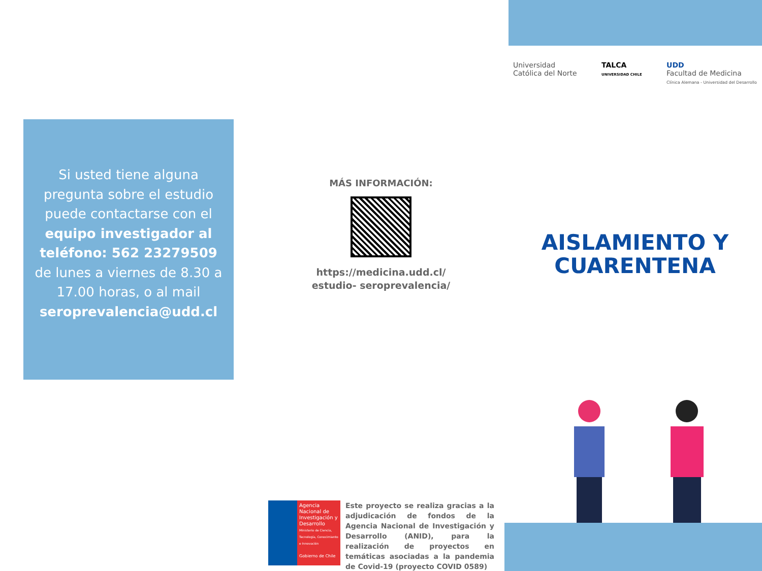Si usted tiene alguna pregunta sobre el estudio puede contactarse con el equipo investigador al teléfono: 562 23279509 de lunes a viernes de 8.30 a 17.00 horas, o al mail seroprevalencia@udd.cl
MÁS INFORMACIÓN:
https://medicina.udd.cl/ estudio- seroprevalencia/
Agencia Nacional de Investigación y Desarrollo
Ministerio de Ciencia, Tecnología, Conocimiento e Innovación
Gobierno de Chile
Este proyecto se realiza gracias a la adjudicación de fondos de la Agencia Nacional de Investigación y Desarrollo (ANID), para la realización de proyectos en temáticas asociadas a la pandemia de Covid-19 (proyecto COVID 0589)
Universidad
Católica del Norte
TALCA
UNIVERSIDAD CHILE
UDD
Facultad de Medicina
Clínica Alemana - Universidad del Desarrollo
AISLAMIENTO Y CUARENTENA